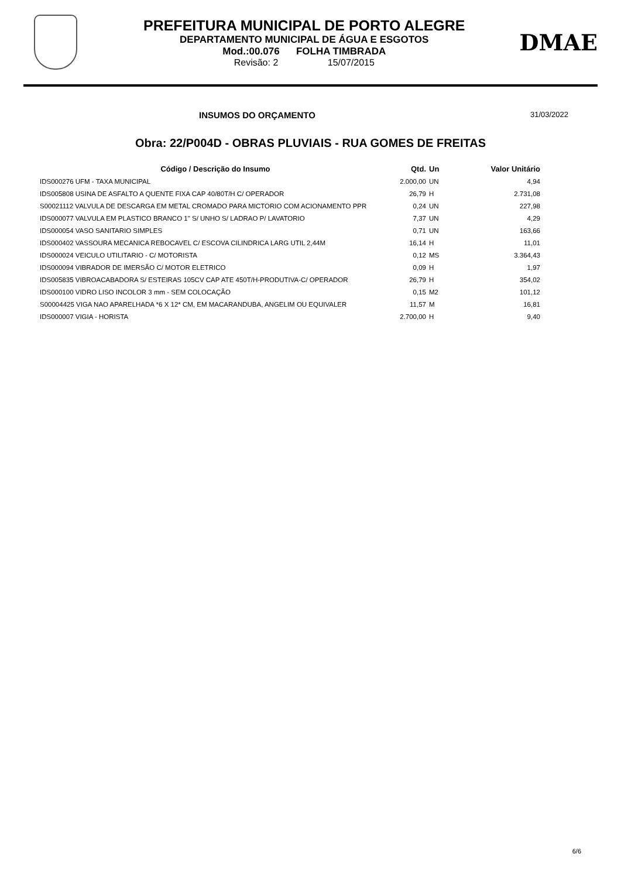PREFEITURA MUNICIPAL DE PORTO ALEGRE
DEPARTAMENTO MUNICIPAL DE ÁGUA E ESGOTOS
Mod.:00.076 FOLHA TIMBRADA
Revisão: 2 15/07/2015
DMAE
INSUMOS DO ORÇAMENTO 31/03/2022
Obra: 22/P004D - OBRAS PLUVIAIS - RUA GOMES DE FREITAS
| Código / Descrição do Insumo | Qtd. | Un | Valor Unitário |
| --- | --- | --- | --- |
| IDS000276 UFM - TAXA MUNICIPAL | 2.000,00 | UN | 4,94 |
| IDS005808 USINA DE ASFALTO A QUENTE FIXA CAP 40/80T/H C/ OPERADOR | 26,79 | H | 2.731,08 |
| S00021112 VALVULA DE DESCARGA EM METAL CROMADO PARA MICTORIO COM ACIONAMENTO PPR | 0,24 | UN | 227,98 |
| IDS000077 VALVULA EM PLASTICO BRANCO 1" S/ UNHO S/ LADRAO P/ LAVATORIO | 7,37 | UN | 4,29 |
| IDS000054 VASO SANITARIO SIMPLES | 0,71 | UN | 163,66 |
| IDS000402 VASSOURA MECANICA REBOCAVEL C/ ESCOVA CILINDRICA LARG UTIL 2,44M | 16,14 | H | 11,01 |
| IDS000024 VEICULO UTILITARIO - C/ MOTORISTA | 0,12 | MS | 3.364,43 |
| IDS000094 VIBRADOR DE IMERSÃO C/ MOTOR ELETRICO | 0,09 | H | 1,97 |
| IDS005835 VIBROACABADORA S/ ESTEIRAS 105CV CAP ATE 450T/H-PRODUTIVA-C/ OPERADOR | 26,79 | H | 354,02 |
| IDS000100 VIDRO LISO INCOLOR 3 mm - SEM COLOCAÇÃO | 0,15 | M2 | 101,12 |
| S00004425 VIGA NAO APARELHADA *6 X 12* CM, EM MACARANDUBA, ANGELIM OU EQUIVALER | 11,57 | M | 16,81 |
| IDS000007 VIGIA - HORISTA | 2.700,00 | H | 9,40 |
6/6